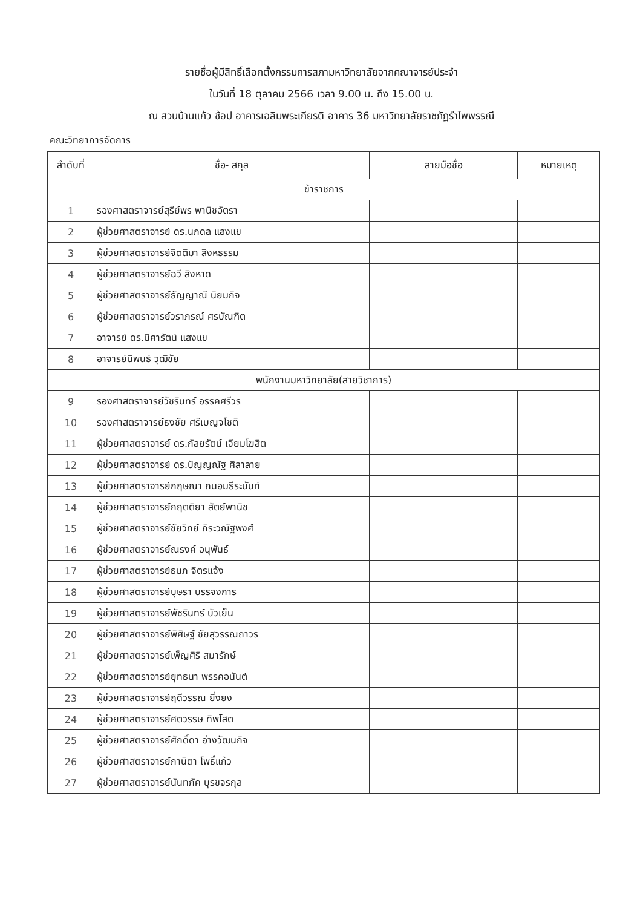รายชื่อผู้มีสิทธิ์เลือกตั้งกรรมการสภามหาวิทยาลัยจากคณาจารย์ประจำ
ในวันที่ 18 ตุลาคม 2566 เวลา 9.00 น. ถึง 15.00 น.
ณ สวนบ้านแก้ว ช้อป อาคารเฉลิมพระเกียรติ อาคาร 36 มหาวิทยาลัยราชภัฏรำไพพรรณี
คณะวิทยาการจัดการ
| ลำดับที่ | ชื่อ- สกุล | ลายมือชื่อ | หมายเหตุ |
| --- | --- | --- | --- |
| ข้าราชการ | | | |
| 1 | รองศาสตราจารย์สุรีย์พร พานิชอัตรา | | |
| 2 | ผู้ช่วยศาสตราจารย์ ดร.นภดล แสงแข | | |
| 3 | ผู้ช่วยศาสตราจารย์จิตติมา สิงหธรรม | | |
| 4 | ผู้ช่วยศาสตราจารย์ฉวี สิงหาด | | |
| 5 | ผู้ช่วยศาสตราจารย์ธัญญาณี นิยมกิจ | | |
| 6 | ผู้ช่วยศาสตราจารย์วราภรณ์ ศรบัณฑิต | | |
| 7 | อาจารย์ ดร.นิศารัตน์ แสงแข | | |
| 8 | อาจารย์นิพนธ์ วุฒิชัย | | |
| พนักงานมหาวิทยาลัย(สายวิชาการ) | | | |
| 9 | รองศาสตราจารย์วัชรินทร์ อรรคศรีวร | | |
| 10 | รองศาสตราจารย์ธงชัย ศรีเบญจโชติ | | |
| 11 | ผู้ช่วยศาสตราจารย์ ดร.กัลยรัตน์ เจียมโฆสิต | | |
| 12 | ผู้ช่วยศาสตราจารย์ ดร.ปัญญณัฐ ศิลาลาย | | |
| 13 | ผู้ช่วยศาสตราจารย์กฤษณา ถนอมธีระนันท์ | | |
| 14 | ผู้ช่วยศาสตราจารย์กฤตติยา สัตย์พานิช | | |
| 15 | ผู้ช่วยศาสตราจารย์ชัยวิทย์ ถิระวณัฐพงศ์ | | |
| 16 | ผู้ช่วยศาสตราจารย์ณรงค์ อนุพันธ์ | | |
| 17 | ผู้ช่วยศาสตราจารย์ธนภ จิตรแจ้ง | | |
| 18 | ผู้ช่วยศาสตราจารย์บุษรา บรรจงการ | | |
| 19 | ผู้ช่วยศาสตราจารย์พัชรินทร์ บัวเย็น | | |
| 20 | ผู้ช่วยศาสตราจารย์พิศิษฐ์ ชัยสุวรรณถาวร | | |
| 21 | ผู้ช่วยศาสตราจารย์เพ็ญศิริ สมารักษ์ | | |
| 22 | ผู้ช่วยศาสตราจารย์ยุทธนา พรรคอนันต์ | | |
| 23 | ผู้ช่วยศาสตราจารย์ฤดีวรรณ ยิ่งยง | | |
| 24 | ผู้ช่วยศาสตราจารย์ศตวรรษ ทิพโสต | | |
| 25 | ผู้ช่วยศาสตราจารย์ศักดิ์ดา อ่างวัฒนกิจ | | |
| 26 | ผู้ช่วยศาสตราจารย์ภานิตา โพธิ์แก้ว | | |
| 27 | ผู้ช่วยศาสตราจารย์นันทภัค บุรขจรกุล | | |